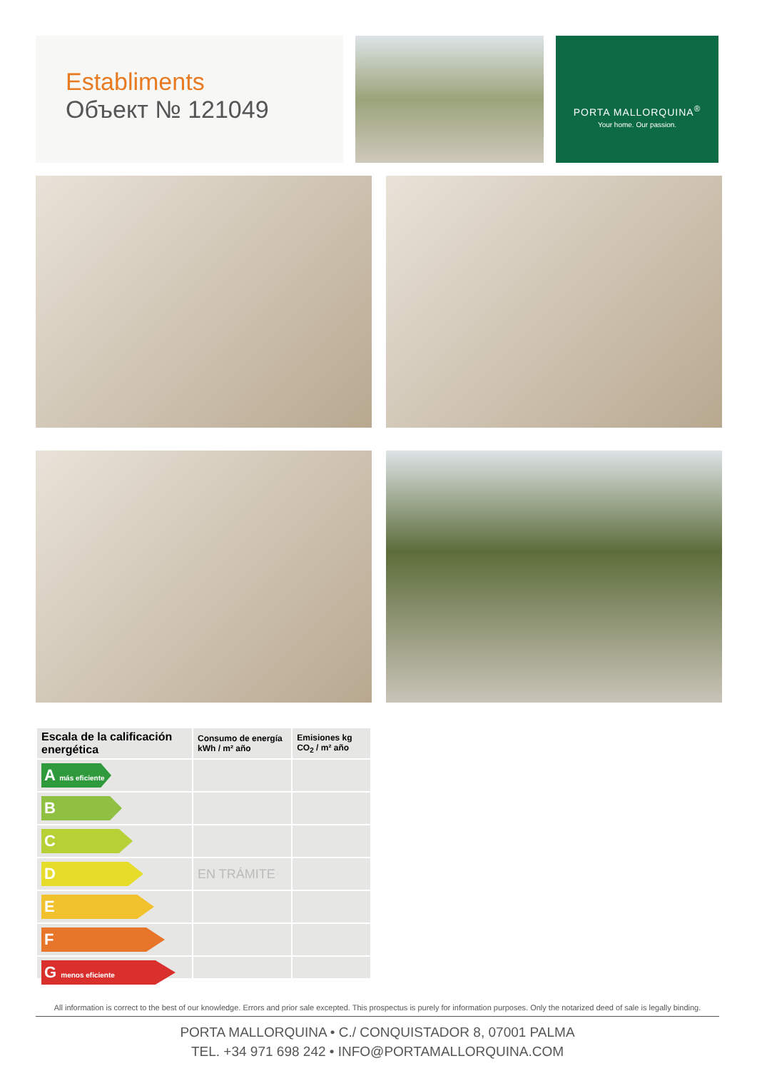Establiments
Объект № 121049
PORTA MALLORQUINA<sup>®</sup>
Your home. Our passion.
| Escala de la calificación energética | Consumo de energía kWh / m² año | Emisiones kg CO<sub>2</sub> / m² año |
| --- | --- | --- |
| A más eficiente | | |
| B | | |
| C | | |
| D | EN TRÁMITE | |
| E | | |
| F | | |
| G menos eficiente | | |
All information is correct to the best of our knowledge. Errors and prior sale excepted. This prospectus is purely for information purposes. Only the notarized deed of sale is legally binding.
PORTA MALLORQUINA • C./ CONQUISTADOR 8, 07001 PALMA
TEL. +34 971 698 242 • INFO@PORTAMALLORQUINA.COM